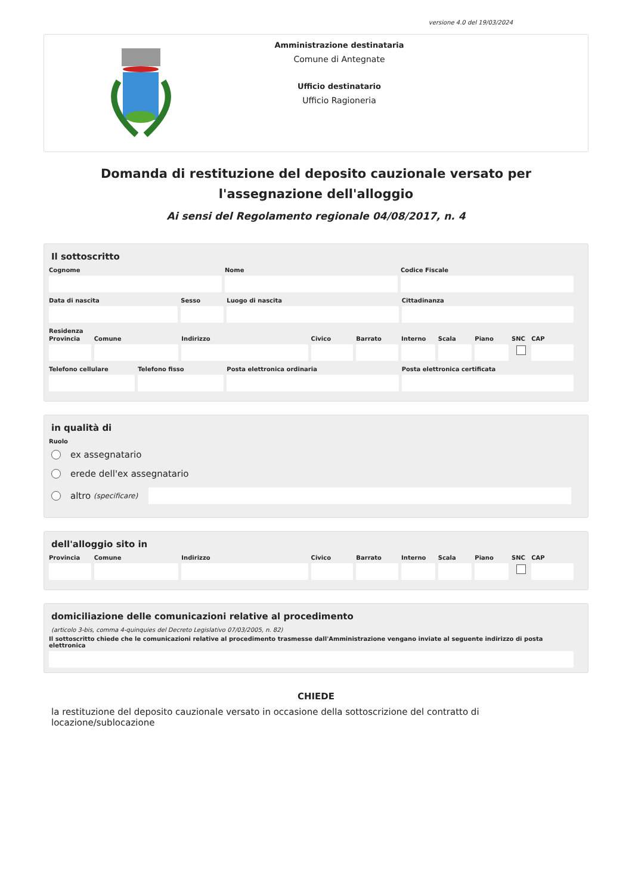versione 4.0 del 19/03/2024
Amministrazione destinataria
Comune di Antegnate
Ufficio destinatario
Ufficio Ragioneria
Domanda di restituzione del deposito cauzionale versato per l'assegnazione dell'alloggio
Ai sensi del Regolamento regionale 04/08/2017, n. 4
Il sottoscritto
Cognome Nome Codice Fiscale
Data di nascita Sesso Luogo di nascita Cittadinanza
Residenza
Provincia Comune Indirizzo Civico Barrato Interno Scala Piano SNC CAP
Telefono cellulare Telefono fisso Posta elettronica ordinaria Posta elettronica certificata
in qualità di
Ruolo
ex assegnatario
erede dell'ex assegnatario
altro (specificare)
dell'alloggio sito in
Provincia Comune Indirizzo Civico Barrato Interno Scala Piano SNC CAP
domiciliazione delle comunicazioni relative al procedimento
(articolo 3-bis, comma 4-quinquies del Decreto Legislativo 07/03/2005, n. 82)
Il sottoscritto chiede che le comunicazioni relative al procedimento trasmesse dall'Amministrazione vengano inviate al seguente indirizzo di posta elettronica
CHIEDE
la restituzione del deposito cauzionale versato in occasione della sottoscrizione del contratto di locazione/sublocazione